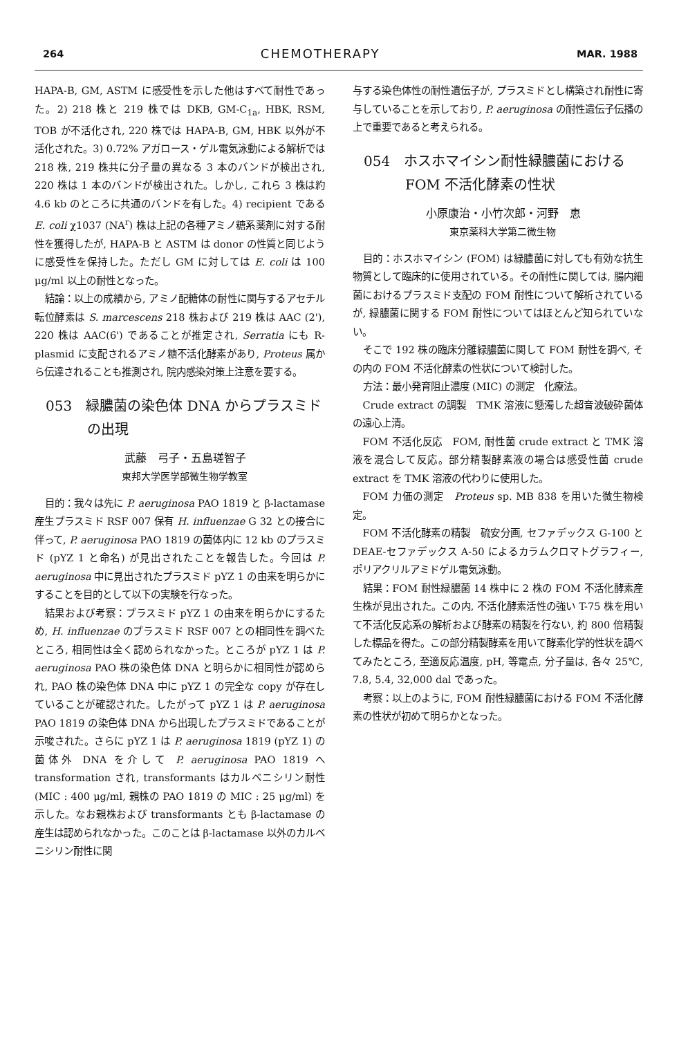264 CHEMOTHERAPY MAR. 1988
HAPA-B, GM, ASTM に感受性を示した他はすべて耐性であった。2) 218 株と 219 株では DKB, GM-C<sub>1a</sub>, HBK, RSM, TOB が不活化され, 220 株では HAPA-B, GM, HBK 以外が不活化された。3) 0.72% アガロース・ゲル電気泳動による解析では 218 株, 219 株共に分子量の異なる 3 本のバンドが検出され, 220 株は 1 本のバンドが検出された。しかし, これら 3 株は約 4.6 kb のところに共通のバンドを有した。4) recipient である E. coli χ1037 (NA<sup>r</sup>) 株は上記の各種アミノ糖系薬剤に対する耐性を獲得したが, HAPA-B と ASTM は donor の性質と同じように感受性を保持した。ただし GM に対しては E. coli は 100 μg/ml 以上の耐性となった。
結論：以上の成績から, アミノ配糖体の耐性に関与するアセチル転位酵素は S. marcescens 218 株および 219 株は AAC (2'), 220 株は AAC(6') であることが推定され, Serratia にも R-plasmid に支配されるアミノ糖不活化酵素があり, Proteus 属から伝達されることも推測され, 院内感染対策上注意を要する。
053　緑膿菌の染色体 DNA からプラスミド
　　　の出現
武藤　弓子・五島瑳智子
東邦大学医学部微生物学教室
目的：我々は先に P. aeruginosa PAO 1819 と β-lactamase 産生プラスミド RSF 007 保有 H. influenzae G 32 との接合に伴って, P. aeruginosa PAO 1819 の菌体内に 12 kb のプラスミド (pYZ 1 と命名) が見出されたことを報告した。今回は P. aeruginosa 中に見出されたプラスミド pYZ 1 の由来を明らかにすることを目的として以下の実験を行なった。
結果および考察：プラスミド pYZ 1 の由来を明らかにするため, H. influenzae のプラスミド RSF 007 との相同性を調べたところ, 相同性は全く認められなかった。ところが pYZ 1 は P. aeruginosa PAO 株の染色体 DNA と明らかに相同性が認められ, PAO 株の染色体 DNA 中に pYZ 1 の完全な copy が存在していることが確認された。したがって pYZ 1 は P. aeruginosa PAO 1819 の染色体 DNA から出現したプラスミドであることが示唆された。さらに pYZ 1 は P. aeruginosa 1819 (pYZ 1) の菌体外 DNA を介して P. aeruginosa PAO 1819 へ transformation され, transformants はカルベニシリン耐性 (MIC : 400 μg/ml, 親株の PAO 1819 の MIC : 25 μg/ml) を示した。なお親株および transformants とも β-lactamase の産生は認められなかった。このことは β-lactamase 以外のカルベニシリン耐性に関
与する染色体性の耐性遺伝子が, プラスミドとし構築され耐性に寄与していることを示しており, P. aeruginosa の耐性遺伝子伝播の上で重要であると考えられる。
054　ホスホマイシン耐性緑膿菌における
　　　FOM 不活化酵素の性状
小原康治・小竹次郎・河野　恵
東京薬科大学第二微生物
目的：ホスホマイシン (FOM) は緑膿菌に対しても有効な抗生物質として臨床的に使用されている。その耐性に関しては, 腸内細菌におけるプラスミド支配の FOM 耐性について解析されているが, 緑膿菌に関する FOM 耐性についてはほとんど知られていない。
そこで 192 株の臨床分離緑膿菌に関して FOM 耐性を調べ, その内の FOM 不活化酵素の性状について検討した。
方法：最小発育阻止濃度 (MIC) の測定　化療法。
Crude extract の調製　TMK 溶液に懸濁した超音波破砕菌体の遠心上清。
FOM 不活化反応　FOM, 耐性菌 crude extract と TMK 溶液を混合して反応。部分精製酵素液の場合は感受性菌 crude extract を TMK 溶液の代わりに使用した。
FOM 力価の測定　Proteus sp. MB 838 を用いた微生物検定。
FOM 不活化酵素の精製　硫安分画, セファデックス G-100 と DEAE-セファデックス A-50 によるカラムクロマトグラフィー, ポリアクリルアミドゲル電気泳動。
結果：FOM 耐性緑膿菌 14 株中に 2 株の FOM 不活化酵素産生株が見出された。この内, 不活化酵素活性の強い T-75 株を用いて不活化反応系の解析および酵素の精製を行ない, 約 800 倍精製した標品を得た。この部分精製酵素を用いて酵素化学的性状を調べてみたところ, 至適反応温度, pH, 等電点, 分子量は, 各々 25℃, 7.8, 5.4, 32,000 dal であった。
考察：以上のように, FOM 耐性緑膿菌における FOM 不活化酵素の性状が初めて明らかとなった。